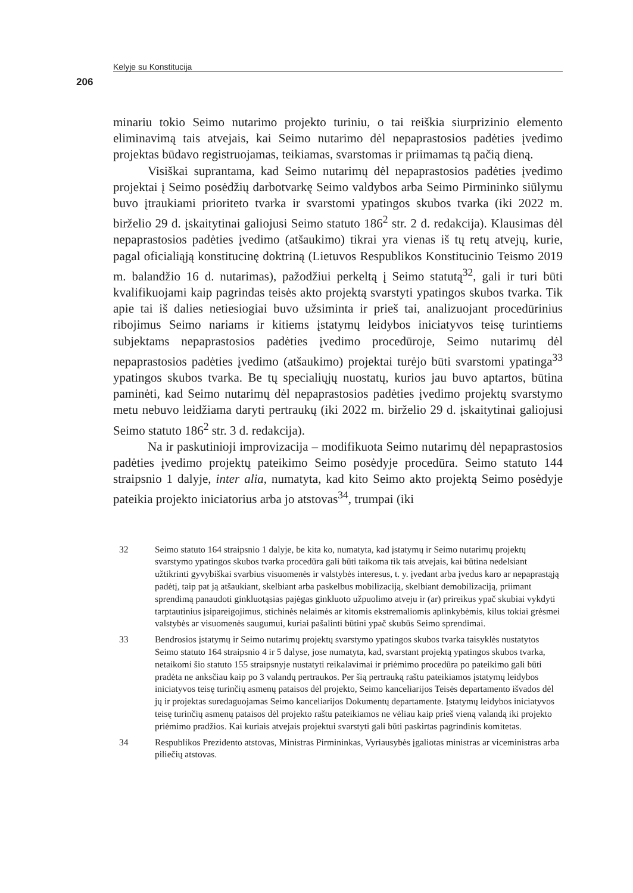Kelyje su Konstitucija
206
minariu tokio Seimo nutarimo projekto turiniu, o tai reiškia siurprizinio elemento eliminavimą tais atvejais, kai Seimo nutarimo dėl nepaprastosios padėties įvedimo projektas būdavo registruojamas, teikiamas, svarstomas ir priimamas tą pačią dieną.
Visiškai suprantama, kad Seimo nutarimų dėl nepaprastosios padėties įvedimo projektai į Seimo posėdžių darbotvarkę Seimo valdybos arba Seimo Pirmininko siūlymu buvo įtraukiami prioriteto tvarka ir svarstomi ypatingos skubos tvarka (iki 2022 m. birželio 29 d. įskaitytinai galiojusi Seimo statuto 186<sup>2</sup> str. 2 d. redakcija). Klausimas dėl nepaprastosios padėties įvedimo (atšaukimo) tikrai yra vienas iš tų retų atvejų, kurie, pagal oficialiąją konstitucinę doktriną (Lietuvos Respublikos Konstitucinio Teismo 2019 m. balandžio 16 d. nutarimas), pažodžiui perkeltą į Seimo statutą<sup>32</sup>, gali ir turi būti kvalifikuojami kaip pagrindas teisės akto projektą svarstyti ypatingos skubos tvarka. Tik apie tai iš dalies netiesiogiai buvo užsiminta ir prieš tai, analizuojant procedūrinius ribojimus Seimo nariams ir kitiems įstatymų leidybos iniciatyvos teisę turintiems subjektams nepaprastosios padėties įvedimo procedūroje, Seimo nutarimų dėl nepaprastosios padėties įvedimo (atšaukimo) projektai turėjo būti svarstomi ypatinga<sup>33</sup> ypatingos skubos tvarka. Be tų specialiųjų nuostatų, kurios jau buvo aptartos, būtina paminėti, kad Seimo nutarimų dėl nepaprastosios padėties įvedimo projektų svarstymo metu nebuvo leidžiama daryti pertraukų (iki 2022 m. birželio 29 d. įskaitytinai galiojusi Seimo statuto 186<sup>2</sup> str. 3 d. redakcija).
Na ir paskutinioji improvizacija – modifikuota Seimo nutarimų dėl nepaprastosios padėties įvedimo projektų pateikimo Seimo posėdyje procedūra. Seimo statuto 144 straipsnio 1 dalyje, inter alia, numatyta, kad kito Seimo akto projektą Seimo posėdyje pateikia projekto iniciatorius arba jo atstovas<sup>34</sup>, trumpai (iki
32 Seimo statuto 164 straipsnio 1 dalyje, be kita ko, numatyta, kad įstatymų ir Seimo nutarimų projektų svarstymo ypatingos skubos tvarka procedūra gali būti taikoma tik tais atvejais, kai būtina nedelsiant užtikrinti gyvybiškai svarbius visuomenės ir valstybės interesus, t. y. įvedant arba įvedus karo ar nepaprastąją padėtį, taip pat ją atšaukiant, skelbiant arba paskelbus mobilizaciją, skelbiant demobilizaciją, priimant sprendimą panaudoti ginkluotąsias pajėgas ginkluoto užpuolimo atveju ir (ar) prireikus ypač skubiai vykdyti tarptautinius įsipareigojimus, stichinės nelaimės ar kitomis ekstremaliomis aplinkybėmis, kilus tokiai grėsmei valstybės ar visuomenės saugumui, kuriai pašalinti būtini ypač skubūs Seimo sprendimai.
33 Bendrosios įstatymų ir Seimo nutarimų projektų svarstymo ypatingos skubos tvarka taisyklės nustatytos Seimo statuto 164 straipsnio 4 ir 5 dalyse, jose numatyta, kad, svarstant projektą ypatingos skubos tvarka, netaikomi šio statuto 155 straipsnyje nustatyti reikalavimai ir priėmimo procedūra po pateikimo gali būti pradėta ne anksčiau kaip po 3 valandų pertraukos. Per šią pertrauką raštu pateikiamos įstatymų leidybos iniciatyvos teisę turinčių asmenų pataisos dėl projekto, Seimo kanceliarijos Teisės departamento išvados dėl jų ir projektas suredaguojamas Seimo kanceliarijos Dokumentų departamente. Įstatymų leidybos iniciatyvos teisę turinčių asmenų pataisos dėl projekto raštu pateikiamos ne vėliau kaip prieš vieną valandą iki projekto priėmimo pradžios. Kai kuriais atvejais projektui svarstyti gali būti paskirtas pagrindinis komitetas.
34 Respublikos Prezidento atstovas, Ministras Pirmininkas, Vyriausybės įgaliotas ministras ar viceministras arba piliečių atstovas.